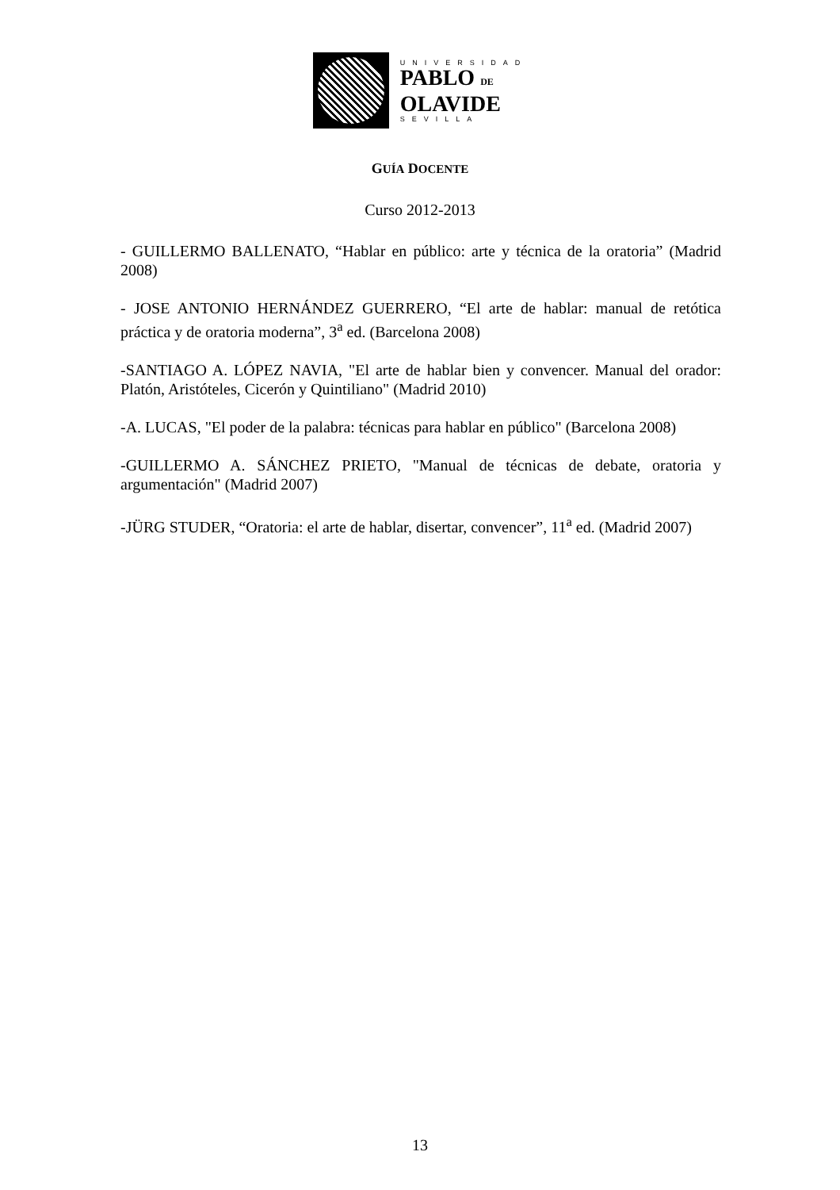UNIVERSIDAD
PABLO DE
OLAVIDE
SEVILLA
GUÍA DOCENTE
Curso 2012-2013
- GUILLERMO BALLENATO, “Hablar en público: arte y técnica de la oratoria” (Madrid 2008)
- JOSE ANTONIO HERNÁNDEZ GUERRERO, “El arte de hablar: manual de retótica práctica y de oratoria moderna”, 3<sup>a</sup> ed. (Barcelona 2008)
-SANTIAGO A. LÓPEZ NAVIA, "El arte de hablar bien y convencer. Manual del orador: Platón, Aristóteles, Cicerón y Quintiliano" (Madrid 2010)
-A. LUCAS, "El poder de la palabra: técnicas para hablar en público" (Barcelona 2008)
-GUILLERMO A. SÁNCHEZ PRIETO, "Manual de técnicas de debate, oratoria y argumentación" (Madrid 2007)
-JÜRG STUDER, “Oratoria: el arte de hablar, disertar, convencer”, 11<sup>a</sup> ed. (Madrid 2007)
13